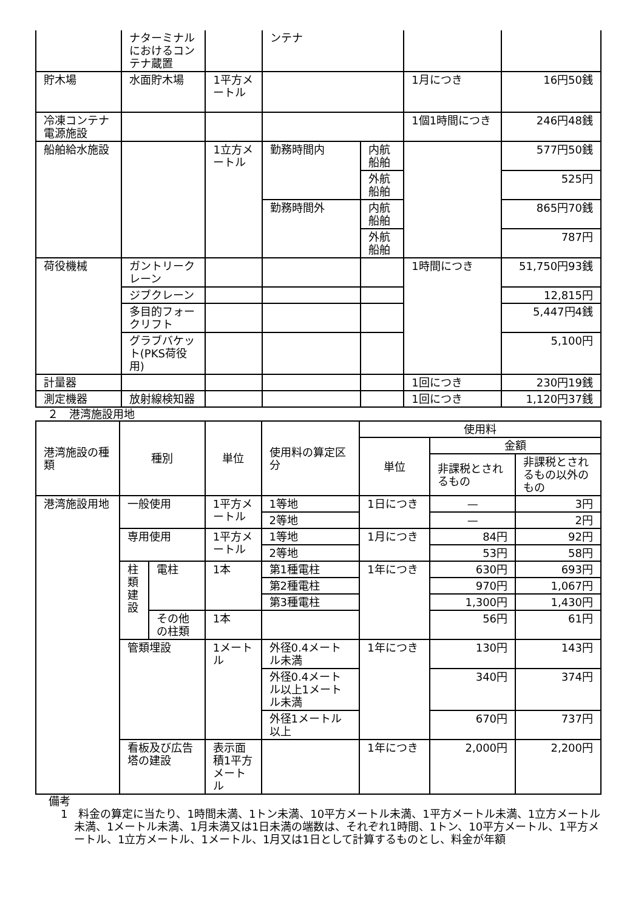| | ナターミナルにおけるコンテナ蔵置 | | ンテナ | | | |
| 貯木場 | 水面貯木場 | 1平方メートル | | | 1月につき | 16円50銭 |
| 冷凍コンテナ電源施設 | | | | | 1個1時間につき | 246円48銭 |
| 船舶給水施設 | | 1立方メートル | 勤務時間内 | 内航船舶 | | 577円50銭 |
| | | | | 外航船舶 | | 525円 |
| | | | 勤務時間外 | 内航船舶 | | 865円70銭 |
| | | | | 外航船舶 | | 787円 |
| 荷役機械 | ガントリークレーン | | | | 1時間につき | 51,750円93銭 |
| | ジブクレーン | | | | | 12,815円 |
| | 多目的フォークリフト | | | | | 5,447円4銭 |
| | グラブバケット(PKS荷役用) | | | | | 5,100円 |
| 計量器 | | | | | 1回につき | 230円19銭 |
| 測定機器 | 放射線検知器 | | | | 1回につき | 1,120円37銭 |
２　港湾施設用地
| 港湾施設の種類 | 種別 | | 単位 | 使用料の算定区分 | 使用料 | | |
| --- | --- | --- | --- | --- | --- | --- | --- |
| | | | | | 単位 | 金額 | |
| | | | | | | 非課税とされるもの | 非課税とされるもの以外のもの |
| 港湾施設用地 | 一般使用 | | 1平方メートル | 1等地 | 1日につき | — | 3円 |
| | | | | 2等地 | | — | 2円 |
| | 専用使用 | | 1平方メートル | 1等地 | 1月につき | 84円 | 92円 |
| | | | | 2等地 | | 53円 | 58円 |
| | 柱 類 建 設 | 電柱 | 1本 | 第1種電柱 | 1年につき | 630円 | 693円 |
| | | | | 第2種電柱 | | 970円 | 1,067円 |
| | | | | 第3種電柱 | | 1,300円 | 1,430円 |
| | | その他の柱類 | 1本 | | | 56円 | 61円 |
| | 管類埋設 | | 1メートル | 外径0.4メートル未満 | 1年につき | 130円 | 143円 |
| | | | | 外径0.4メートル以上1メートル未満 | | 340円 | 374円 |
| | | | | 外径1メートル以上 | | 670円 | 737円 |
| | 看板及び広告塔の建設 | | 表示面積1平方メートル | | 1年につき | 2,000円 | 2,200円 |
備考
1　料金の算定に当たり、1時間未満、1トン未満、10平方メートル未満、1平方メートル未満、1立方メートル未満、1メートル未満、1月未満又は1日未満の端数は、それぞれ1時間、1トン、10平方メートル、1平方メートル、1立方メートル、1メートル、1月又は1日として計算するものとし、料金が年額